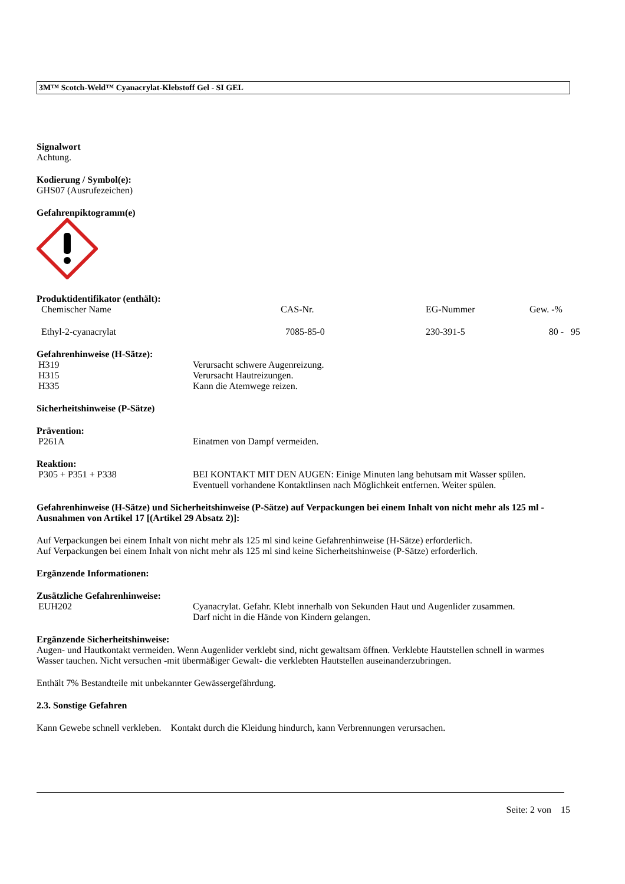3M™ Scotch-Weld™ Cyanacrylat-Klebstoff Gel - SI GEL
Signalwort
Achtung.
Kodierung / Symbol(e):
GHS07 (Ausrufezeichen)
Gefahrenpiktogramm(e)
Produktidentifikator (enthält):
| Chemischer Name | CAS-Nr. | EG-Nummer | Gew. -% |
| --- | --- | --- | --- |
| Ethyl-2-cyanacrylat | 7085-85-0 | 230-391-5 | 80 - 95 |
Gefahrenhinweise (H-Sätze):
H319 Verursacht schwere Augenreizung.
H315 Verursacht Hautreizungen.
H335 Kann die Atemwege reizen.
Sicherheitshinweise (P-Sätze)
Prävention:
P261A Einatmen von Dampf vermeiden.
Reaktion:
P305 + P351 + P338 BEI KONTAKT MIT DEN AUGEN: Einige Minuten lang behutsam mit Wasser spülen.
Eventuell vorhandene Kontaktlinsen nach Möglichkeit entfernen. Weiter spülen.
Gefahrenhinweise (H-Sätze) und Sicherheitshinweise (P-Sätze) auf Verpackungen bei einem Inhalt von nicht mehr als 125 ml - Ausnahmen von Artikel 17 [(Artikel 29 Absatz 2)]:
Auf Verpackungen bei einem Inhalt von nicht mehr als 125 ml sind keine Gefahrenhinweise (H-Sätze) erforderlich.
Auf Verpackungen bei einem Inhalt von nicht mehr als 125 ml sind keine Sicherheitshinweise (P-Sätze) erforderlich.
Ergänzende Informationen:
Zusätzliche Gefahrenhinweise:
EUH202 Cyanacrylat. Gefahr. Klebt innerhalb von Sekunden Haut und Augenlider zusammen.
Darf nicht in die Hände von Kindern gelangen.
Ergänzende Sicherheitshinweise:
Augen- und Hautkontakt vermeiden. Wenn Augenlider verklebt sind, nicht gewaltsam öffnen. Verklebte Hautstellen schnell in warmes Wasser tauchen. Nicht versuchen -mit übermäßiger Gewalt- die verklebten Hautstellen auseinanderzubringen.
Enthält 7% Bestandteile mit unbekannter Gewässergefährdung.
2.3. Sonstige Gefahren
Kann Gewebe schnell verkleben. Kontakt durch die Kleidung hindurch, kann Verbrennungen verursachen.
Seite: 2 von 15